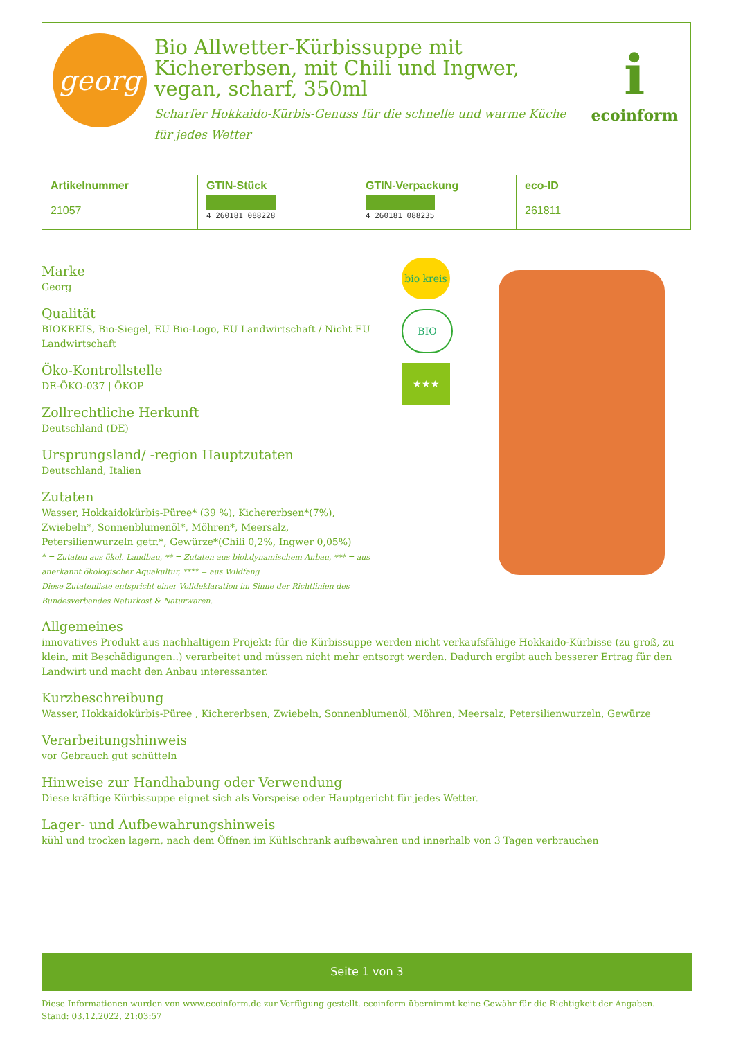georg
Bio Allwetter-Kürbissuppe mit Kichererbsen, mit Chili und Ingwer, vegan, scharf, 350ml
Scharfer Hokkaido-Kürbis-Genuss für die schnelle und warme Küche für jedes Wetter
iecoinform
| Artikelnummer 21057 | GTIN-Stück 4 260181 088228 | GTIN-Verpackung 4 260181 088235 | eco-ID 261811 |
bio kreis
BIO
★★★
Marke
Georg
Qualität
BIOKREIS, Bio-Siegel, EU Bio-Logo, EU Landwirtschaft / Nicht EU Landwirtschaft
Öko-Kontrollstelle
DE-ÖKO-037 | ÖKOP
Zollrechtliche Herkunft
Deutschland (DE)
Ursprungsland/ -region Hauptzutaten
Deutschland, Italien
Zutaten
Wasser, Hokkaidokürbis-Püree* (39 %), Kichererbsen*(7%), Zwiebeln*, Sonnenblumenöl*, Möhren*, Meersalz, Petersilienwurzeln getr.*, Gewürze*(Chili 0,2%, Ingwer 0,05%)
* = Zutaten aus ökol. Landbau, ** = Zutaten aus biol.dynamischem Anbau, *** = aus anerkannt ökologischer Aquakultur, **** = aus Wildfang
Diese Zutatenliste entspricht einer Volldeklaration im Sinne der Richtlinien des Bundesverbandes Naturkost & Naturwaren.
Allgemeines
innovatives Produkt aus nachhaltigem Projekt: für die Kürbissuppe werden nicht verkaufsfähige Hokkaido-Kürbisse (zu groß, zu klein, mit Beschädigungen..) verarbeitet und müssen nicht mehr entsorgt werden. Dadurch ergibt auch besserer Ertrag für den Landwirt und macht den Anbau interessanter.
Kurzbeschreibung
Wasser, Hokkaidokürbis-Püree , Kichererbsen, Zwiebeln, Sonnenblumenöl, Möhren, Meersalz, Petersilienwurzeln, Gewürze
Verarbeitungshinweis
vor Gebrauch gut schütteln
Hinweise zur Handhabung oder Verwendung
Diese kräftige Kürbissuppe eignet sich als Vorspeise oder Hauptgericht für jedes Wetter.
Lager- und Aufbewahrungshinweis
kühl und trocken lagern, nach dem Öffnen im Kühlschrank aufbewahren und innerhalb von 3 Tagen verbrauchen
Seite 1 von 3
Diese Informationen wurden von www.ecoinform.de zur Verfügung gestellt. ecoinform übernimmt keine Gewähr für die Richtigkeit der Angaben.
Stand: 03.12.2022, 21:03:57